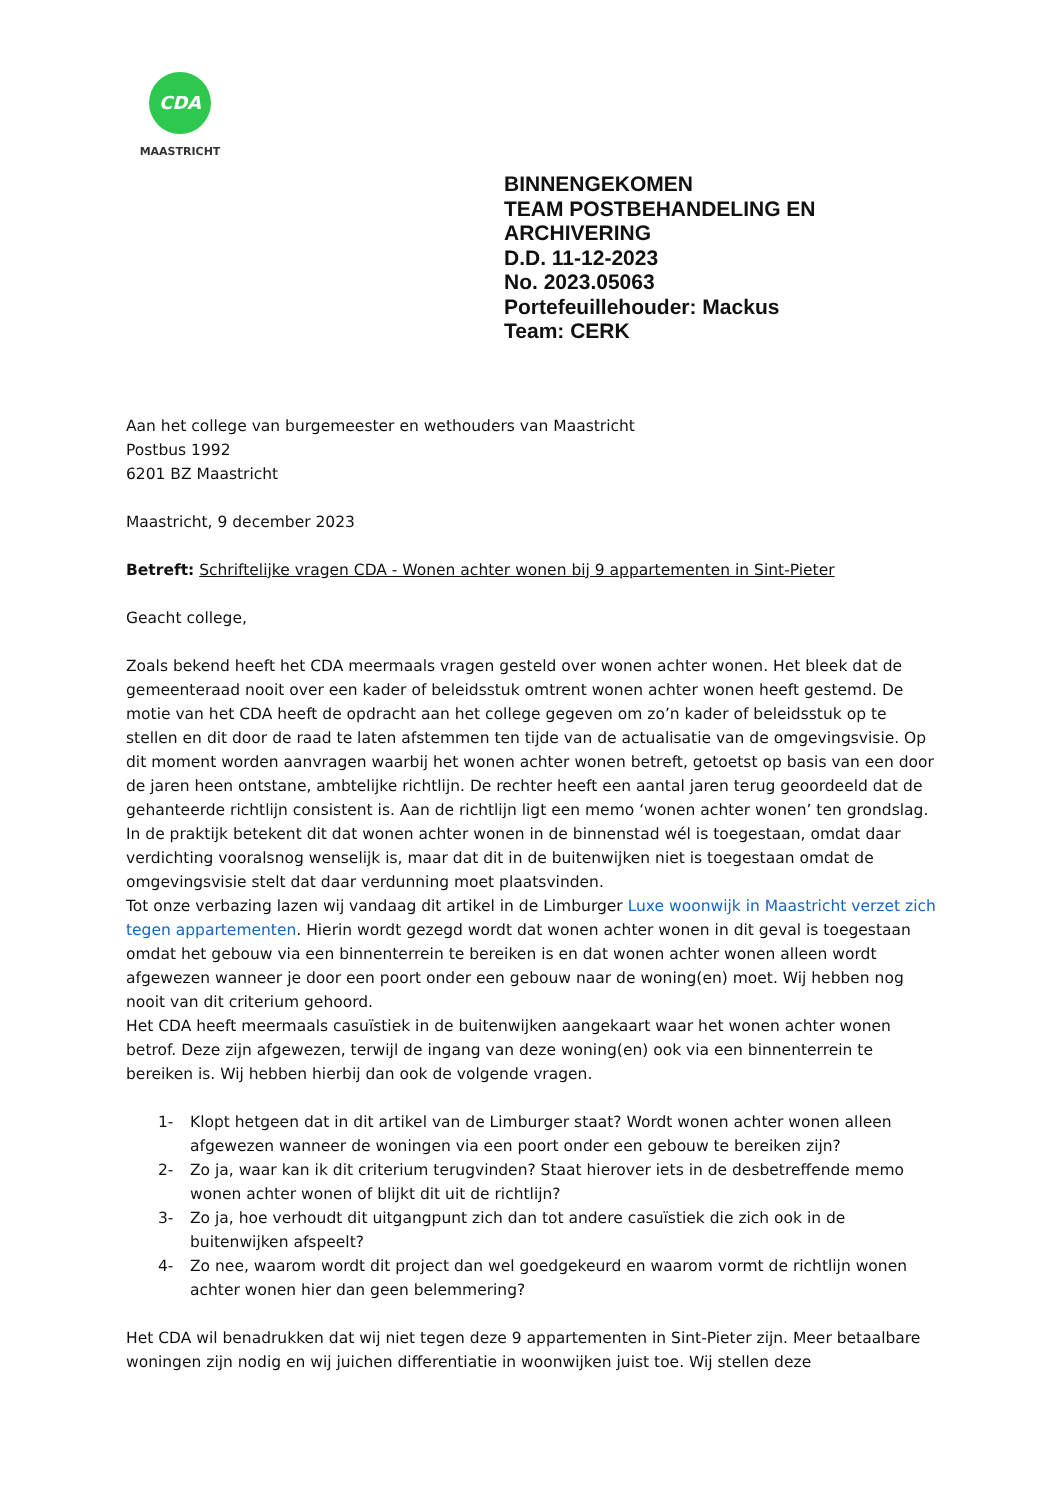CDA
MAASTRICHT
BINNENGEKOMEN
TEAM POSTBEHANDELING EN
ARCHIVERING
D.D. 11-12-2023
No. 2023.05063
Portefeuillehouder: Mackus
Team: CERK
Aan het college van burgemeester en wethouders van Maastricht
Postbus 1992
6201 BZ Maastricht
Maastricht, 9 december 2023
Betreft: Schriftelijke vragen CDA - Wonen achter wonen bij 9 appartementen in Sint-Pieter
Geacht college,
Zoals bekend heeft het CDA meermaals vragen gesteld over wonen achter wonen. Het bleek dat de gemeenteraad nooit over een kader of beleidsstuk omtrent wonen achter wonen heeft gestemd. De motie van het CDA heeft de opdracht aan het college gegeven om zo’n kader of beleidsstuk op te stellen en dit door de raad te laten afstemmen ten tijde van de actualisatie van de omgevingsvisie. Op dit moment worden aanvragen waarbij het wonen achter wonen betreft, getoetst op basis van een door de jaren heen ontstane, ambtelijke richtlijn. De rechter heeft een aantal jaren terug geoordeeld dat de gehanteerde richtlijn consistent is. Aan de richtlijn ligt een memo ‘wonen achter wonen’ ten grondslag.
In de praktijk betekent dit dat wonen achter wonen in de binnenstad wél is toegestaan, omdat daar verdichting vooralsnog wenselijk is, maar dat dit in de buitenwijken niet is toegestaan omdat de omgevingsvisie stelt dat daar verdunning moet plaatsvinden.
Tot onze verbazing lazen wij vandaag dit artikel in de Limburger Luxe woonwijk in Maastricht verzet zich tegen appartementen. Hierin wordt gezegd wordt dat wonen achter wonen in dit geval is toegestaan omdat het gebouw via een binnenterrein te bereiken is en dat wonen achter wonen alleen wordt afgewezen wanneer je door een poort onder een gebouw naar de woning(en) moet. Wij hebben nog nooit van dit criterium gehoord.
Het CDA heeft meermaals casuïstiek in de buitenwijken aangekaart waar het wonen achter wonen betrof. Deze zijn afgewezen, terwijl de ingang van deze woning(en) ook via een binnenterrein te bereiken is. Wij hebben hierbij dan ook de volgende vragen.
1- Klopt hetgeen dat in dit artikel van de Limburger staat? Wordt wonen achter wonen alleen afgewezen wanneer de woningen via een poort onder een gebouw te bereiken zijn?
2- Zo ja, waar kan ik dit criterium terugvinden? Staat hierover iets in de desbetreffende memo wonen achter wonen of blijkt dit uit de richtlijn?
3- Zo ja, hoe verhoudt dit uitgangpunt zich dan tot andere casuïstiek die zich ook in de buitenwijken afspeelt?
4- Zo nee, waarom wordt dit project dan wel goedgekeurd en waarom vormt de richtlijn wonen achter wonen hier dan geen belemmering?
Het CDA wil benadrukken dat wij niet tegen deze 9 appartementen in Sint-Pieter zijn. Meer betaalbare woningen zijn nodig en wij juichen differentiatie in woonwijken juist toe. Wij stellen deze